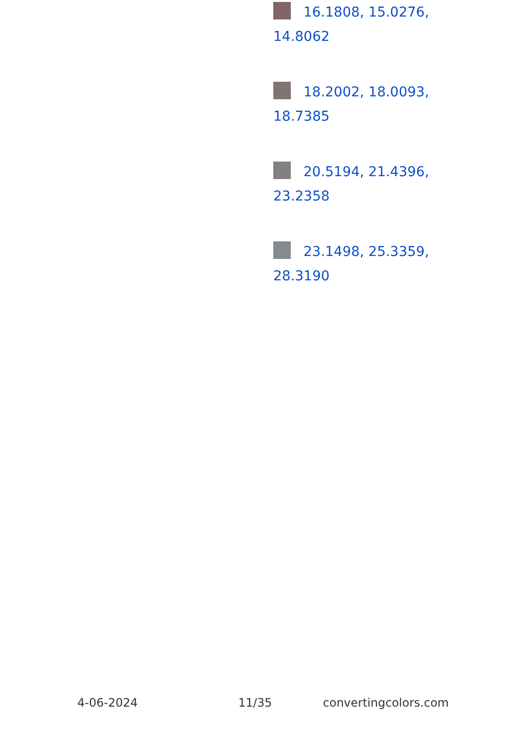16.1808, 15.0276, 14.8062
18.2002, 18.0093, 18.7385
20.5194, 21.4396, 23.2358
23.1498, 25.3359, 28.3190
4-06-2024 11/35 convertingcolors.com